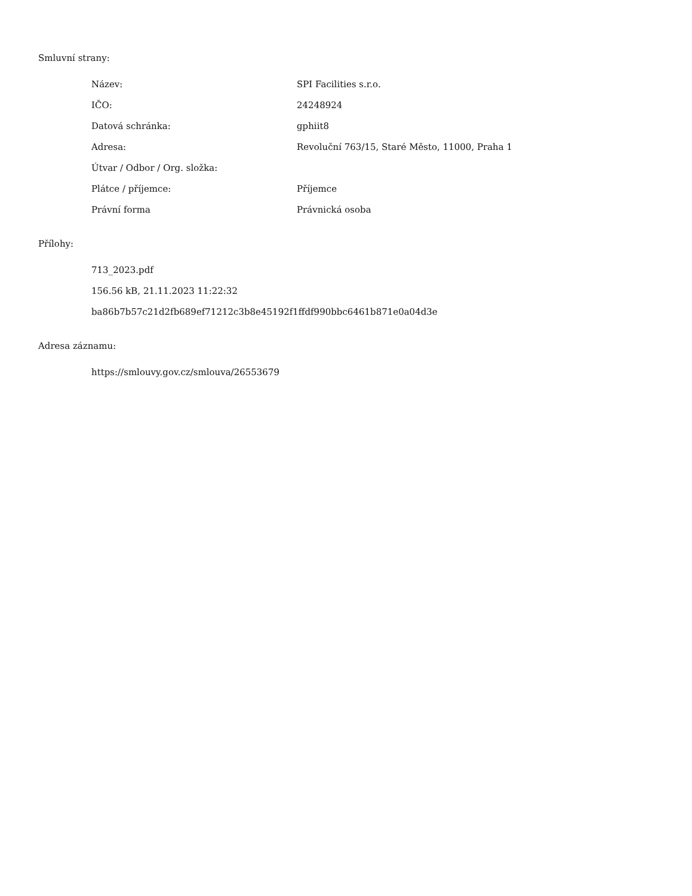Smluvní strany:
| Název: | SPI Facilities s.r.o. |
| IČO: | 24248924 |
| Datová schránka: | gphiit8 |
| Adresa: | Revoluční 763/15, Staré Město, 11000, Praha 1 |
| Útvar / Odbor / Org. složka: | |
| Plátce / příjemce: | Příjemce |
| Právní forma | Právnická osoba |
Přílohy:
713_2023.pdf
156.56 kB, 21.11.2023 11:22:32
ba86b7b57c21d2fb689ef71212c3b8e45192f1ffdf990bbc6461b871e0a04d3e
Adresa záznamu:
https://smlouvy.gov.cz/smlouva/26553679